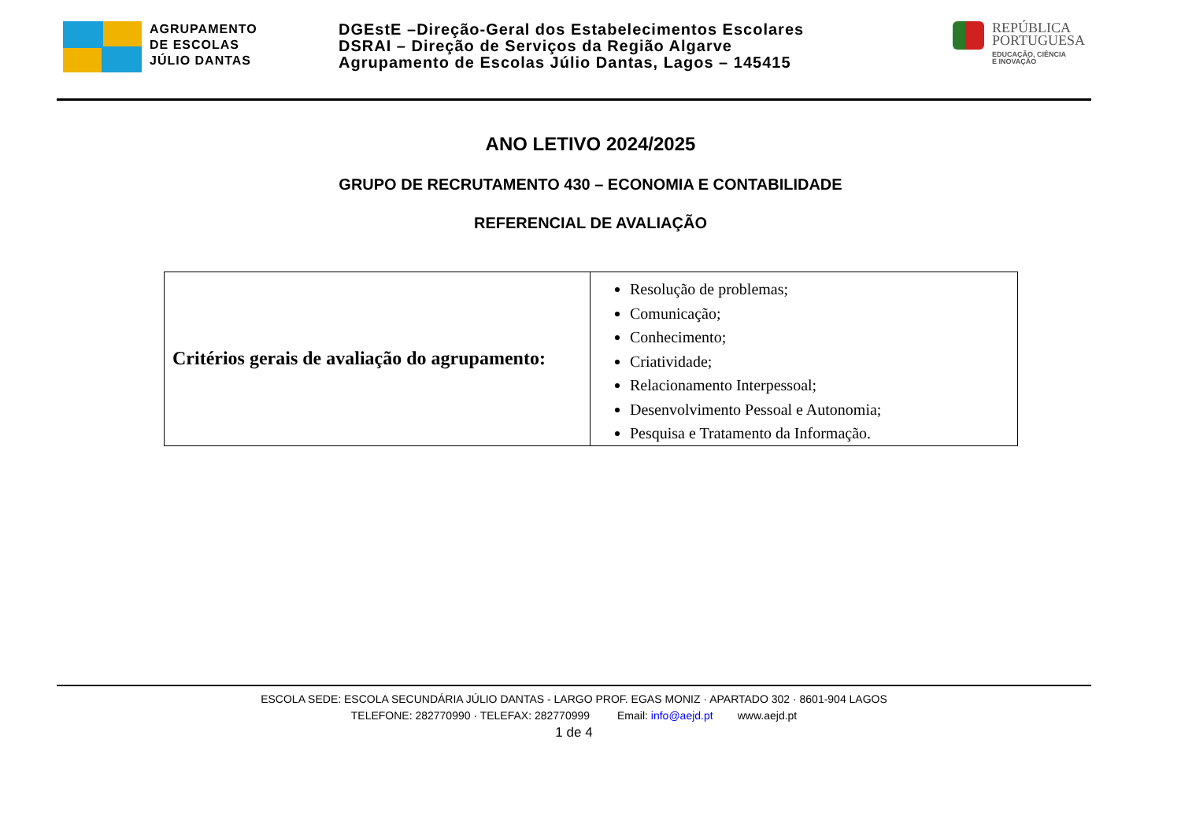AGRUPAMENTO
DE ESCOLAS
JÚLIO DANTAS
DGEstE –Direção-Geral dos Estabelecimentos Escolares
DSRAI – Direção de Serviços da Região Algarve
Agrupamento de Escolas Júlio Dantas, Lagos – 145415
REPÚBLICA
PORTUGUESA
EDUCAÇÃO, CIÊNCIA
E INOVAÇÃO
ANO LETIVO 2024/2025
GRUPO DE RECRUTAMENTO 430 – ECONOMIA E CONTABILIDADE
REFERENCIAL DE AVALIAÇÃO
| Critérios gerais de avaliação do agrupamento: | Resolução de problemas; Comunicação; Conhecimento; Criatividade; Relacionamento Interpessoal; Desenvolvimento Pessoal e Autonomia; Pesquisa e Tratamento da Informação. |
ESCOLA SEDE: ESCOLA SECUNDÁRIA JÚLIO DANTAS - LARGO PROF. EGAS MONIZ · APARTADO 302 · 8601-904 LAGOS
TELEFONE: 282770990 · TELEFAX: 282770999 Email: info@aejd.pt www.aejd.pt
1 de 4